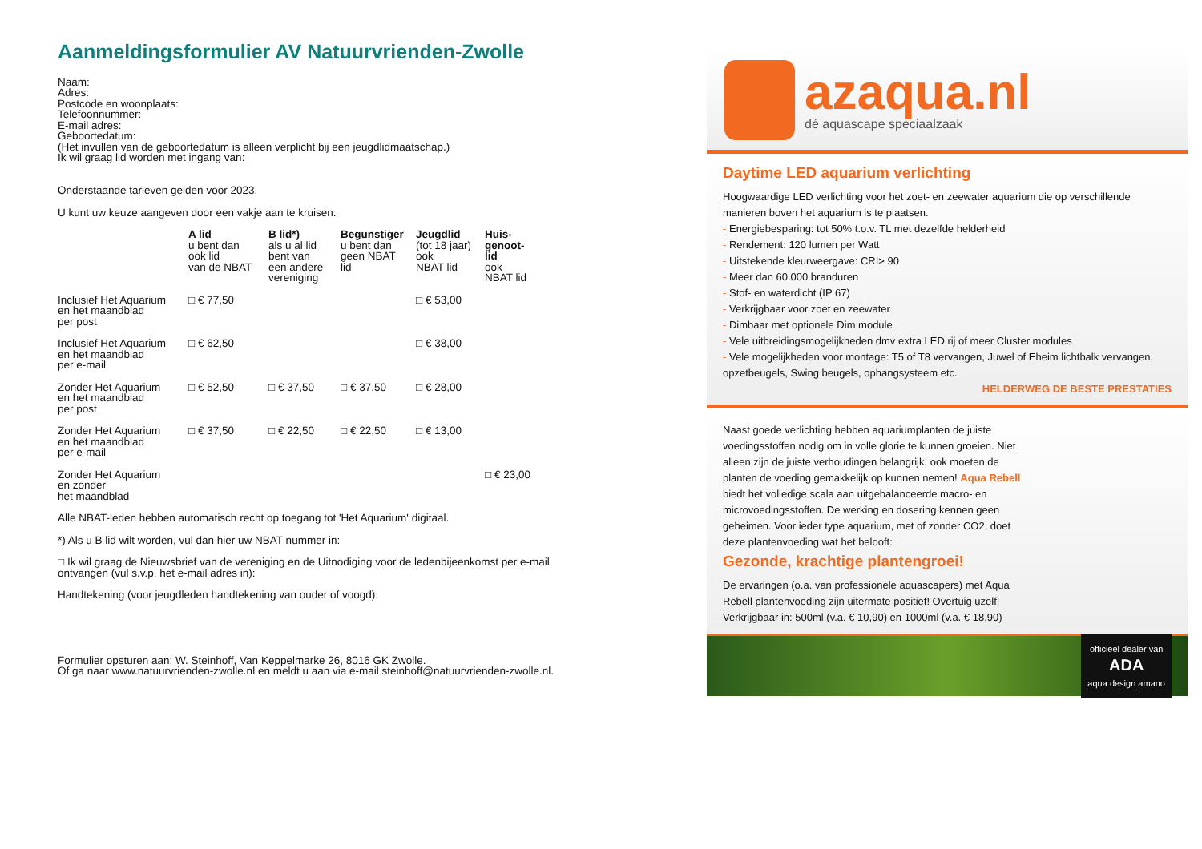Aanmeldingsformulier AV Natuurvrienden-Zwolle
Naam:
Adres:
Postcode en woonplaats:
Telefoonnummer:
E-mail adres:
Geboortedatum:
(Het invullen van de geboortedatum is alleen verplicht bij een jeugdlidmaatschap.)
Ik wil graag lid worden met ingang van:
Onderstaande tarieven gelden voor 2023.
U kunt uw keuze aangeven door een vakje aan te kruisen.
| | A lid u bent dan ook lid van de NBAT | B lid*) als u al lid bent van een andere vereniging | Begunstiger u bent dan geen NBAT lid | Jeugdlid (tot 18 jaar) ook NBAT lid | Huis- genoot- lid ook NBAT lid |
| --- | --- | --- | --- | --- | --- |
| Inclusief Het Aquarium en het maandblad per post | □ € 77,50 | | | □ € 53,00 | |
| Inclusief Het Aquarium en het maandblad per e-mail | □ € 62,50 | | | □ € 38,00 | |
| Zonder Het Aquarium en het maandblad per post | □ € 52,50 | □ € 37,50 | □ € 37,50 | □ € 28,00 | |
| Zonder Het Aquarium en het maandblad per e-mail | □ € 37,50 | □ € 22,50 | □ € 22,50 | □ € 13,00 | |
| Zonder Het Aquarium en zonder het maandblad | | | | | □ € 23,00 |
Alle NBAT-leden hebben automatisch recht op toegang tot 'Het Aquarium' digitaal.
*) Als u B lid wilt worden, vul dan hier uw NBAT nummer in:
□ Ik wil graag de Nieuwsbrief van de vereniging en de Uitnodiging voor de ledenbijeenkomst per e-mail ontvangen (vul s.v.p. het e-mail adres in):
Handtekening (voor jeugdleden handtekening van ouder of voogd):
Formulier opsturen aan: W. Steinhoff, Van Keppelmarke 26, 8016 GK Zwolle.
Of ga naar www.natuurvrienden-zwolle.nl en meldt u aan via e-mail steinhoff@natuurvrienden-zwolle.nl.
azaqua.nl
dé aquascape speciaalzaak
Daytime LED aquarium verlichting
Hoogwaardige LED verlichting voor het zoet- en zeewater aquarium die op verschillende manieren boven het aquarium is te plaatsen.
- Energiebesparing: tot 50% t.o.v. TL met dezelfde helderheid
- Rendement: 120 lumen per Watt
- Uitstekende kleurweergave: CRI> 90
- Meer dan 60.000 branduren
- Stof- en waterdicht (IP 67)
- Verkrijgbaar voor zoet en zeewater
- Dimbaar met optionele Dim module
- Vele uitbreidingsmogelijkheden dmv extra LED rij of meer Cluster modules
- Vele mogelijkheden voor montage: T5 of T8 vervangen, Juwel of Eheim lichtbalk vervangen, opzetbeugels, Swing beugels, ophangsysteem etc.
HELDERWEG DE BESTE PRESTATIES
Naast goede verlichting hebben aquariumplanten de juiste voedingsstoffen nodig om in volle glorie te kunnen groeien. Niet alleen zijn de juiste verhoudingen belangrijk, ook moeten de planten de voeding gemakkelijk op kunnen nemen! Aqua Rebell biedt het volledige scala aan uitgebalanceerde macro- en microvoedingsstoffen. De werking en dosering kennen geen geheimen. Voor ieder type aquarium, met of zonder CO2, doet deze plantenvoeding wat het belooft:
Gezonde, krachtige plantengroei!
De ervaringen (o.a. van professionele aquascapers) met Aqua Rebell plantenvoeding zijn uitermate positief! Overtuig uzelf! Verkrijgbaar in: 500ml (v.a. € 10,90) en 1000ml (v.a. € 18,90)
officieel dealer van
ADA
aqua design amano